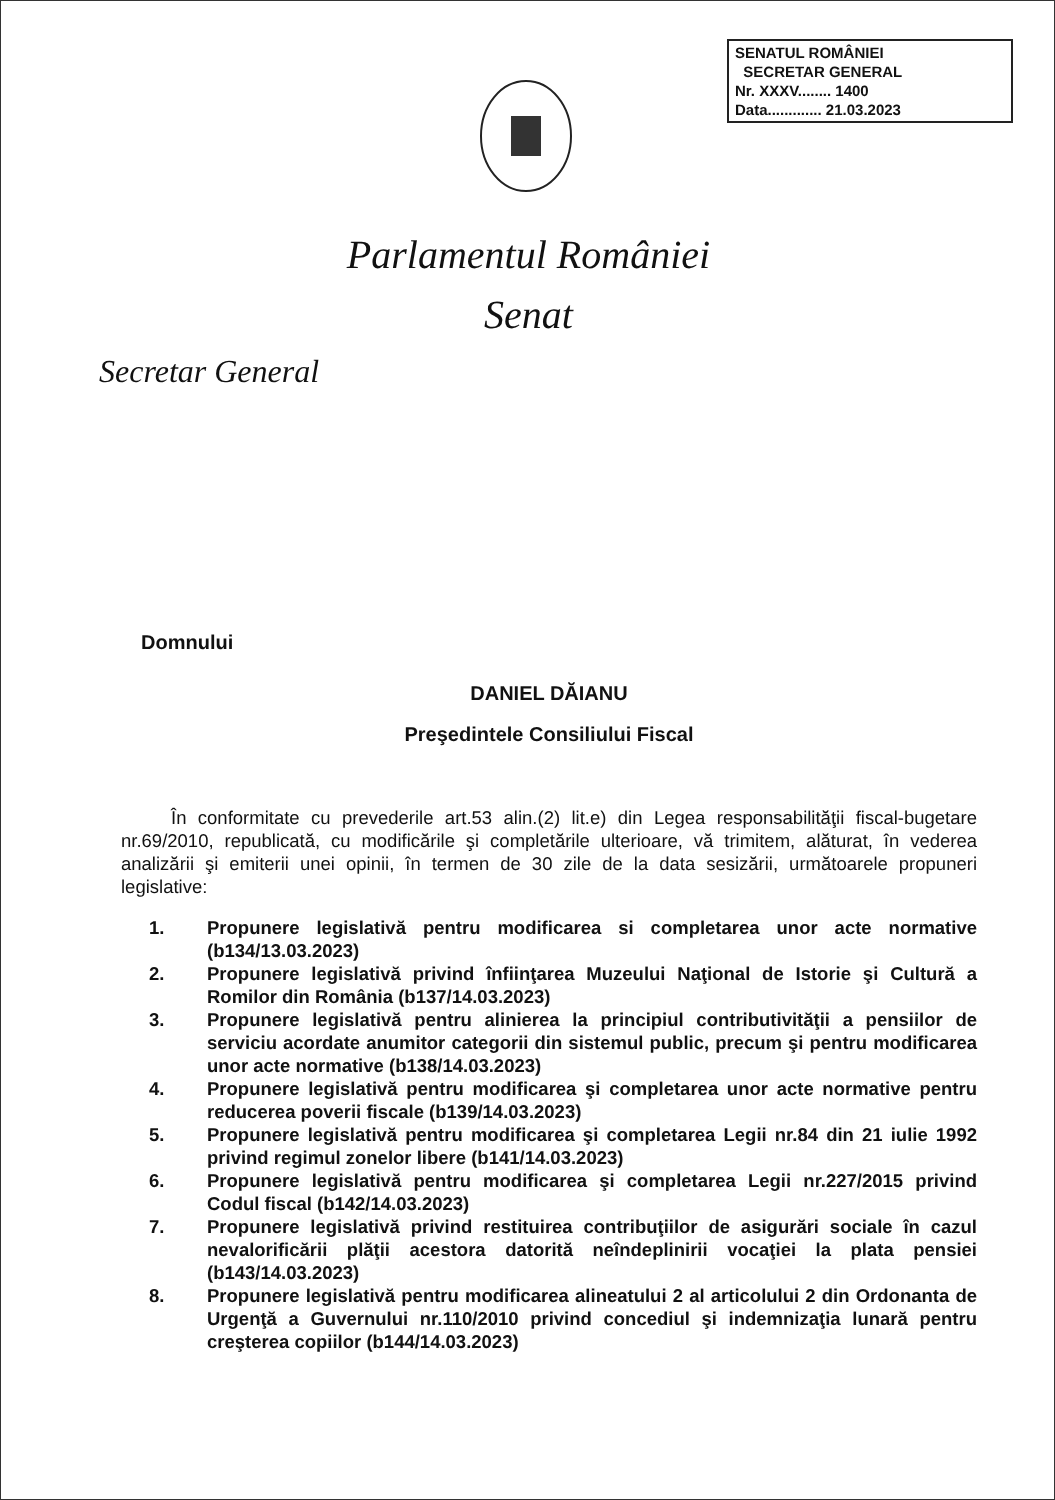SENATUL ROMÂNIEI
SECRETAR GENERAL
Nr. XXXV........ 1400
Data............. 21.03.2023
Parlamentul României
Senat
Secretar General
Domnului
DANIEL DĂIANU
Preşedintele Consiliului Fiscal
În conformitate cu prevederile art.53 alin.(2) lit.e) din Legea responsabilităţii fiscal-bugetare nr.69/2010, republicată, cu modificările şi completările ulterioare, vă trimitem, alăturat, în vederea analizării şi emiterii unei opinii, în termen de 30 zile de la data sesizării, următoarele propuneri legislative:
1. Propunere legislativă pentru modificarea si completarea unor acte normative (b134/13.03.2023)
2. Propunere legislativă privind înfiinţarea Muzeului Naţional de Istorie şi Cultură a Romilor din România (b137/14.03.2023)
3. Propunere legislativă pentru alinierea la principiul contributivităţii a pensiilor de serviciu acordate anumitor categorii din sistemul public, precum şi pentru modificarea unor acte normative (b138/14.03.2023)
4. Propunere legislativă pentru modificarea şi completarea unor acte normative pentru reducerea poverii fiscale (b139/14.03.2023)
5. Propunere legislativă pentru modificarea şi completarea Legii nr.84 din 21 iulie 1992 privind regimul zonelor libere (b141/14.03.2023)
6. Propunere legislativă pentru modificarea şi completarea Legii nr.227/2015 privind Codul fiscal (b142/14.03.2023)
7. Propunere legislativă privind restituirea contribuţiilor de asigurări sociale în cazul nevalorificării plăţii acestora datorită neîndeplinirii vocaţiei la plata pensiei (b143/14.03.2023)
8. Propunere legislativă pentru modificarea alineatului 2 al articolului 2 din Ordonanta de Urgenţă a Guvernului nr.110/2010 privind concediul şi indemnizaţia lunară pentru creşterea copiilor (b144/14.03.2023)